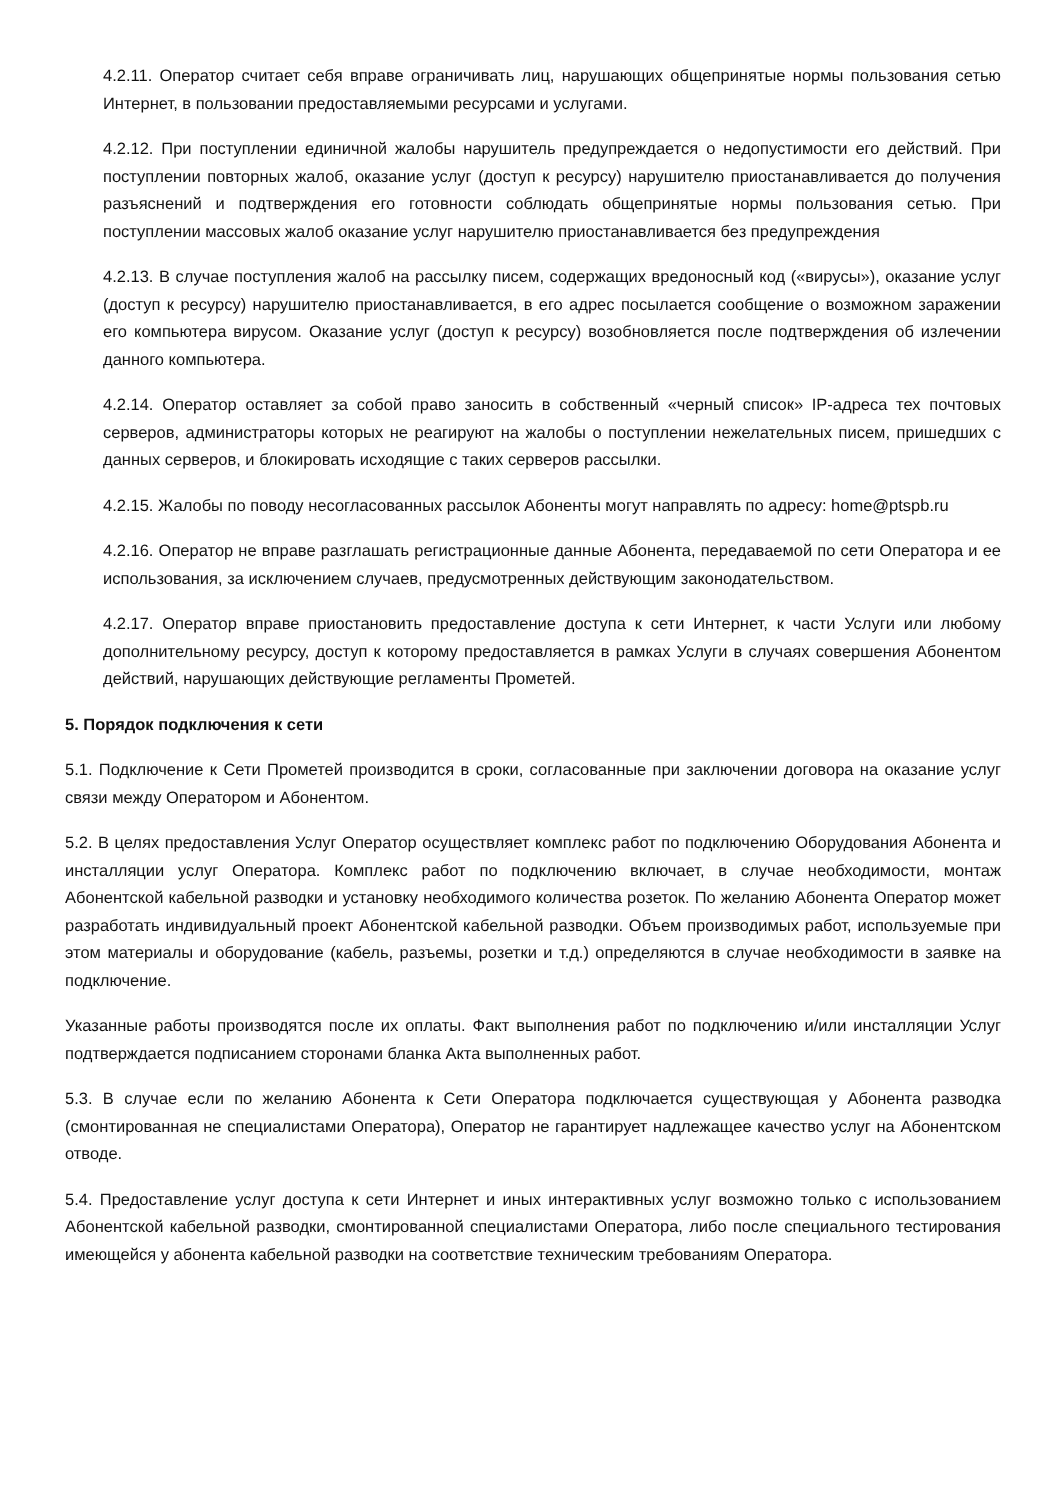4.2.11. Оператор считает себя вправе ограничивать лиц, нарушающих общепринятые нормы пользования сетью Интернет, в пользовании предоставляемыми ресурсами и услугами.
4.2.12. При поступлении единичной жалобы нарушитель предупреждается о недопустимости его действий. При поступлении повторных жалоб, оказание услуг (доступ к ресурсу) нарушителю приостанавливается до получения разъяснений и подтверждения его готовности соблюдать общепринятые нормы пользования сетью. При поступлении массовых жалоб оказание услуг нарушителю приостанавливается без предупреждения
4.2.13. В случае поступления жалоб на рассылку писем, содержащих вредоносный код («вирусы»), оказание услуг (доступ к ресурсу) нарушителю приостанавливается, в его адрес посылается сообщение о возможном заражении его компьютера вирусом. Оказание услуг (доступ к ресурсу) возобновляется после подтверждения об излечении данного компьютера.
4.2.14. Оператор оставляет за собой право заносить в собственный «черный список» IP-адреса тех почтовых серверов, администраторы которых не реагируют на жалобы о поступлении нежелательных писем, пришедших с данных серверов, и блокировать исходящие с таких серверов рассылки.
4.2.15. Жалобы по поводу несогласованных рассылок Абоненты могут направлять по адресу: home@ptspb.ru
4.2.16. Оператор не вправе разглашать регистрационные данные Абонента, передаваемой по сети Оператора и ее использования, за исключением случаев, предусмотренных действующим законодательством.
4.2.17. Оператор вправе приостановить предоставление доступа к сети Интернет, к части Услуги или любому дополнительному ресурсу, доступ к которому предоставляется в рамках Услуги в случаях совершения Абонентом действий, нарушающих действующие регламенты Прометей.
5. Порядок подключения к сети
5.1. Подключение к Сети Прометей производится в сроки, согласованные при заключении договора на оказание услуг связи между Оператором и Абонентом.
5.2. В целях предоставления Услуг Оператор осуществляет комплекс работ по подключению Оборудования Абонента и инсталляции услуг Оператора. Комплекс работ по подключению включает, в случае необходимости, монтаж Абонентской кабельной разводки и установку необходимого количества розеток. По желанию Абонента Оператор может разработать индивидуальный проект Абонентской кабельной разводки. Объем производимых работ, используемые при этом материалы и оборудование (кабель, разъемы, розетки и т.д.) определяются в случае необходимости в заявке на подключение.
Указанные работы производятся после их оплаты. Факт выполнения работ по подключению и/или инсталляции Услуг подтверждается подписанием сторонами бланка Акта выполненных работ.
5.3. В случае если по желанию Абонента к Сети Оператора подключается существующая у Абонента разводка (смонтированная не специалистами Оператора), Оператор не гарантирует надлежащее качество услуг на Абонентском отводе.
5.4. Предоставление услуг доступа к сети Интернет и иных интерактивных услуг возможно только с использованием Абонентской кабельной разводки, смонтированной специалистами Оператора, либо после специального тестирования имеющейся у абонента кабельной разводки на соответствие техническим требованиям Оператора.